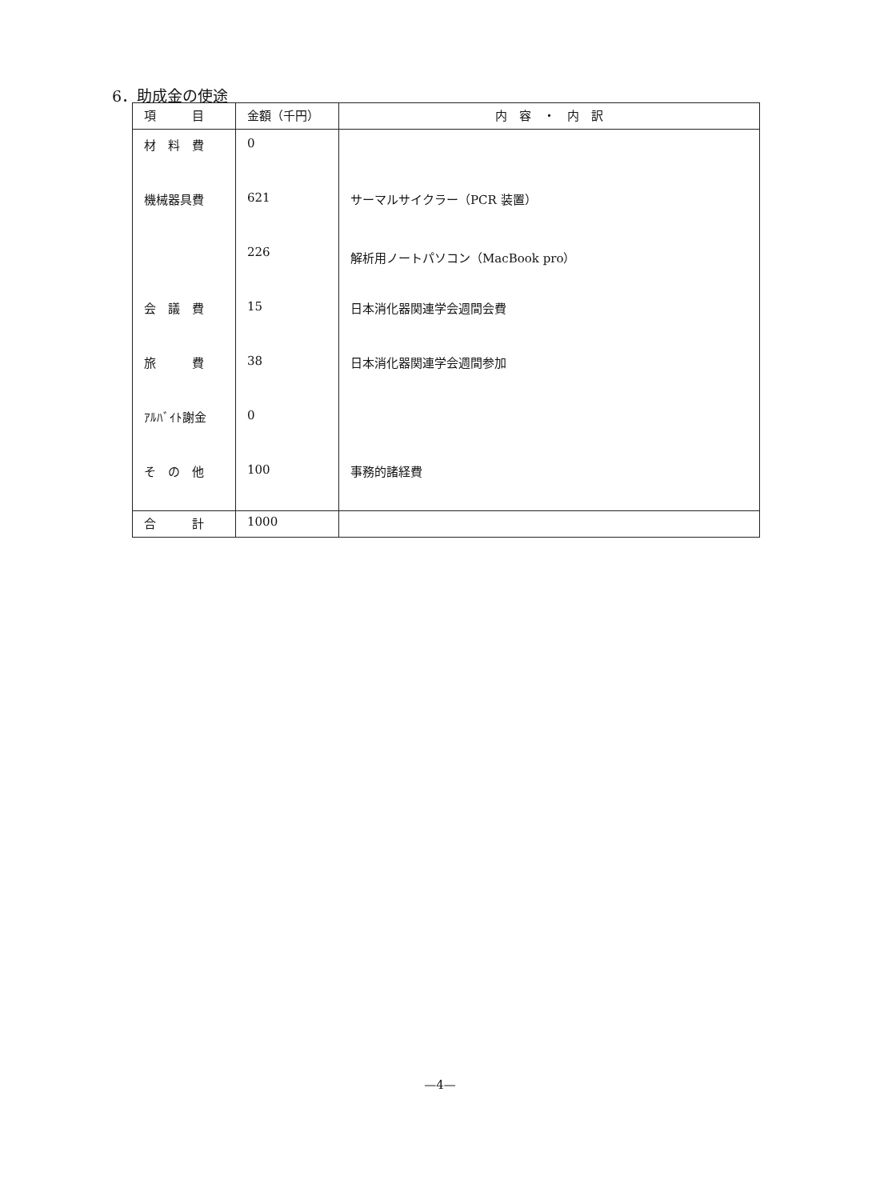6．助成金の使途
| 項 目 | 金額（千円） | 内 容 ・ 内 訳 |
| --- | --- | --- |
| 材 料 費 | 0 | |
| 機械器具費 | 621 | サーマルサイクラー（PCR 装置） |
| | 226 | 解析用ノートパソコン（MacBook pro） |
| 会 議 費 | 15 | 日本消化器関連学会週間会費 |
| 旅 費 | 38 | 日本消化器関連学会週間参加 |
| ｱﾙﾊﾞｲﾄ謝金 | 0 | |
| そ の 他 | 100 | 事務的諸経費 |
| 合 計 | 1000 | |
—4—